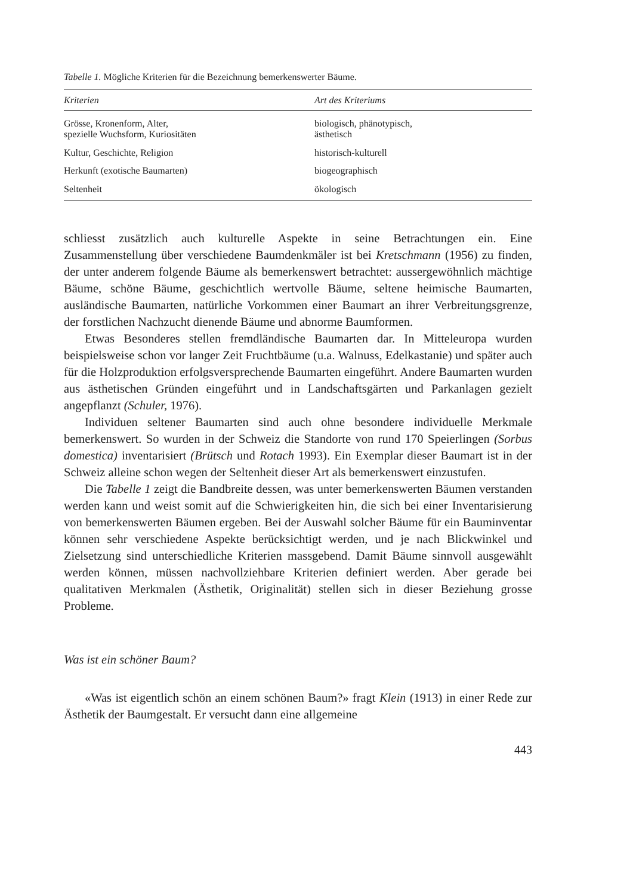Tabelle 1. Mögliche Kriterien für die Bezeichnung bemerkenswerter Bäume.
| Kriterien | Art des Kriteriums |
| --- | --- |
| Grösse, Kronenform, Alter, spezielle Wuchsform, Kuriositäten | biologisch, phänotypisch, ästhetisch |
| Kultur, Geschichte, Religion | historisch-kulturell |
| Herkunft (exotische Baumarten) | biogeographisch |
| Seltenheit | ökologisch |
schliesst zusätzlich auch kulturelle Aspekte in seine Betrachtungen ein. Eine Zusammenstellung über verschiedene Baumdenkmäler ist bei Kretschmann (1956) zu finden, der unter anderem folgende Bäume als bemerkenswert betrachtet: aussergewöhnlich mächtige Bäume, schöne Bäume, geschichtlich wertvolle Bäume, seltene heimische Baumarten, ausländische Baumarten, natürliche Vorkommen einer Baumart an ihrer Verbreitungsgrenze, der forstlichen Nachzucht dienende Bäume und abnorme Baumformen.
Etwas Besonderes stellen fremdländische Baumarten dar. In Mitteleuropa wurden beispielsweise schon vor langer Zeit Fruchtbäume (u.a. Walnuss, Edelkastanie) und später auch für die Holzproduktion erfolgsversprechende Baumarten eingeführt. Andere Baumarten wurden aus ästhetischen Gründen eingeführt und in Landschaftsgärten und Parkanlagen gezielt angepflanzt (Schuler, 1976).
Individuen seltener Baumarten sind auch ohne besondere individuelle Merkmale bemerkenswert. So wurden in der Schweiz die Standorte von rund 170 Speierlingen (Sorbus domestica) inventarisiert (Brütsch und Rotach 1993). Ein Exemplar dieser Baumart ist in der Schweiz alleine schon wegen der Seltenheit dieser Art als bemerkenswert einzustufen.
Die Tabelle 1 zeigt die Bandbreite dessen, was unter bemerkenswerten Bäumen verstanden werden kann und weist somit auf die Schwierigkeiten hin, die sich bei einer Inventarisierung von bemerkenswerten Bäumen ergeben. Bei der Auswahl solcher Bäume für ein Bauminventar können sehr verschiedene Aspekte berücksichtigt werden, und je nach Blickwinkel und Zielsetzung sind unterschiedliche Kriterien massgebend. Damit Bäume sinnvoll ausgewählt werden können, müssen nachvollziehbare Kriterien definiert werden. Aber gerade bei qualitativen Merkmalen (Ästhetik, Originalität) stellen sich in dieser Beziehung grosse Probleme.
Was ist ein schöner Baum?
«Was ist eigentlich schön an einem schönen Baum?» fragt Klein (1913) in einer Rede zur Ästhetik der Baumgestalt. Er versucht dann eine allgemeine
443